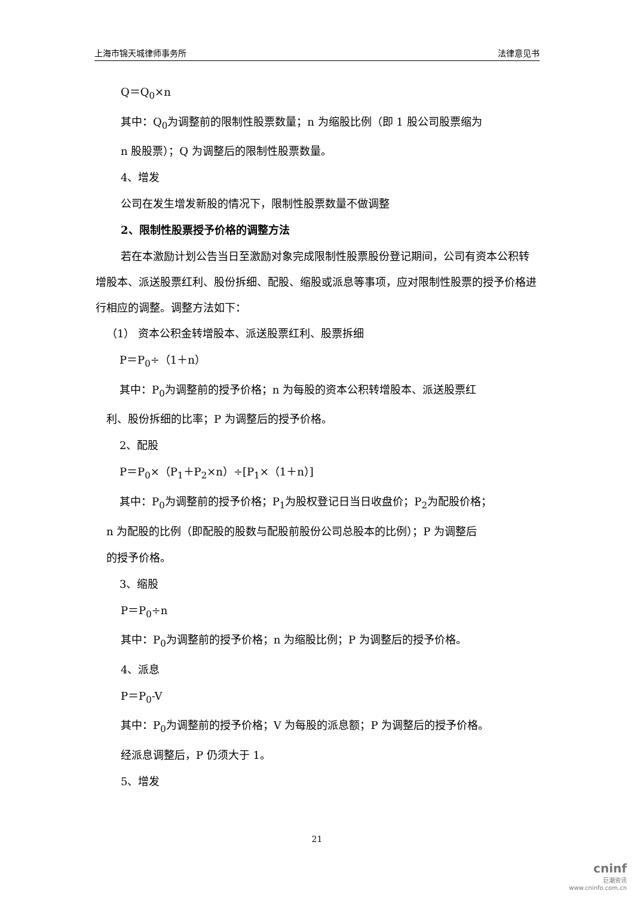上海市锦天城律师事务所 法律意见书
Q＝Q<sub>0</sub>×n
其中：Q<sub>0</sub>为调整前的限制性股票数量；n 为缩股比例（即 1 股公司股票缩为
n 股股票）；Q 为调整后的限制性股票数量。
4、增发
公司在发生增发新股的情况下，限制性股票数量不做调整
2、限制性股票授予价格的调整方法
若在本激励计划公告当日至激励对象完成限制性股票股份登记期间，公司有资本公积转增股本、派送股票红利、股份拆细、配股、缩股或派息等事项，应对限制性股票的授予价格进行相应的调整。调整方法如下：
（1） 资本公积金转增股本、派送股票红利、股票拆细
P＝P<sub>0</sub>÷（1＋n）
其中：P<sub>0</sub>为调整前的授予价格；n 为每股的资本公积转增股本、派送股票红
利、股份拆细的比率；P 为调整后的授予价格。
2、配股
P＝P<sub>0</sub>×（P<sub>1</sub>＋P<sub>2</sub>×n）÷[P<sub>1</sub>×（1＋n）]
其中：P<sub>0</sub>为调整前的授予价格；P<sub>1</sub>为股权登记日当日收盘价；P<sub>2</sub>为配股价格；
n 为配股的比例（即配股的股数与配股前股份公司总股本的比例）；P 为调整后
的授予价格。
3、缩股
P＝P<sub>0</sub>÷n
其中：P<sub>0</sub>为调整前的授予价格；n 为缩股比例；P 为调整后的授予价格。
4、派息
P＝P<sub>0</sub>-V
其中：P<sub>0</sub>为调整前的授予价格；V 为每股的派息额；P 为调整后的授予价格。
经派息调整后，P 仍须大于 1。
5、增发
21
cninf
巨潮资讯
www.cninfo.com.cn